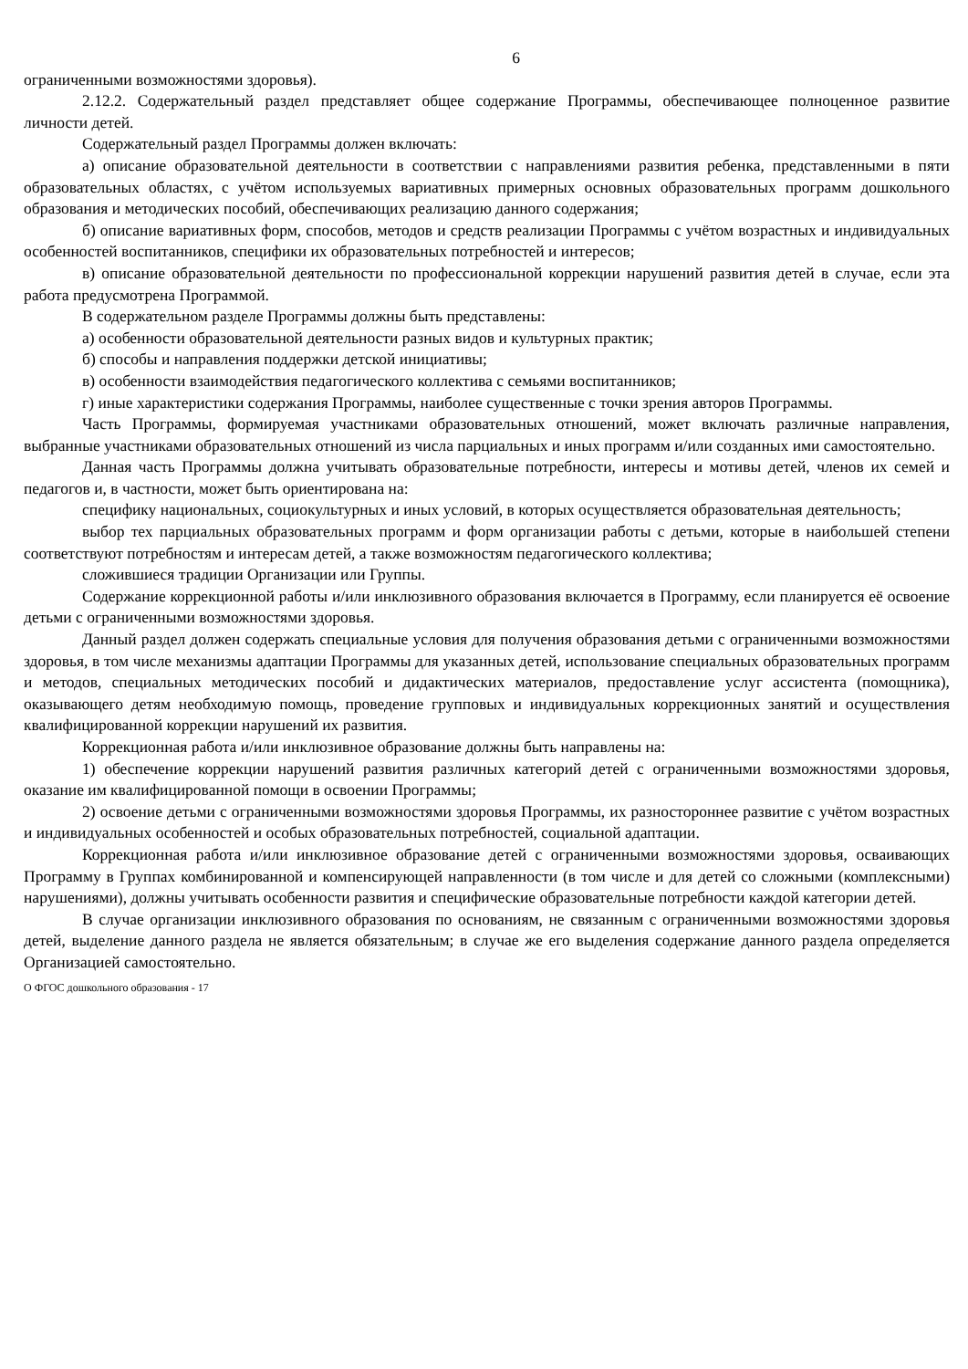6
ограниченными возможностями здоровья).
2.12.2. Содержательный раздел представляет общее содержание Программы, обеспечивающее полноценное развитие личности детей.
Содержательный раздел Программы должен включать:
а) описание образовательной деятельности в соответствии с направлениями развития ребенка, представленными в пяти образовательных областях, с учётом используемых вариативных примерных основных образовательных программ дошкольного образования и методических пособий, обеспечивающих реализацию данного содержания;
б) описание вариативных форм, способов, методов и средств реализации Программы с учётом возрастных и индивидуальных особенностей воспитанников, специфики их образовательных потребностей и интересов;
в) описание образовательной деятельности по профессиональной коррекции нарушений развития детей в случае, если эта работа предусмотрена Программой.
В содержательном разделе Программы должны быть представлены:
а) особенности образовательной деятельности разных видов и культурных практик;
б) способы и направления поддержки детской инициативы;
в) особенности взаимодействия педагогического коллектива с семьями воспитанников;
г) иные характеристики содержания Программы, наиболее существенные с точки зрения авторов Программы.
Часть Программы, формируемая участниками образовательных отношений, может включать различные направления, выбранные участниками образовательных отношений из числа парциальных и иных программ и/или созданных ими самостоятельно.
Данная часть Программы должна учитывать образовательные потребности, интересы и мотивы детей, членов их семей и педагогов и, в частности, может быть ориентирована на:
специфику национальных, социокультурных и иных условий, в которых осуществляется образовательная деятельность;
выбор тех парциальных образовательных программ и форм организации работы с детьми, которые в наибольшей степени соответствуют потребностям и интересам детей, а также возможностям педагогического коллектива;
сложившиеся традиции Организации или Группы.
Содержание коррекционной работы и/или инклюзивного образования включается в Программу, если планируется её освоение детьми с ограниченными возможностями здоровья.
Данный раздел должен содержать специальные условия для получения образования детьми с ограниченными возможностями здоровья, в том числе механизмы адаптации Программы для указанных детей, использование специальных образовательных программ и методов, специальных методических пособий и дидактических материалов, предоставление услуг ассистента (помощника), оказывающего детям необходимую помощь, проведение групповых и индивидуальных коррекционных занятий и осуществления квалифицированной коррекции нарушений их развития.
Коррекционная работа и/или инклюзивное образование должны быть направлены на:
1) обеспечение коррекции нарушений развития различных категорий детей с ограниченными возможностями здоровья, оказание им квалифицированной помощи в освоении Программы;
2) освоение детьми с ограниченными возможностями здоровья Программы, их разностороннее развитие с учётом возрастных и индивидуальных особенностей и особых образовательных потребностей, социальной адаптации.
Коррекционная работа и/или инклюзивное образование детей с ограниченными возможностями здоровья, осваивающих Программу в Группах комбинированной и компенсирующей направленности (в том числе и для детей со сложными (комплексными) нарушениями), должны учитывать особенности развития и специфические образовательные потребности каждой категории детей.
В случае организации инклюзивного образования по основаниям, не связанным с ограниченными возможностями здоровья детей, выделение данного раздела не является обязательным; в случае же его выделения содержание данного раздела определяется Организацией самостоятельно.
О ФГОС дошкольного образования - 17